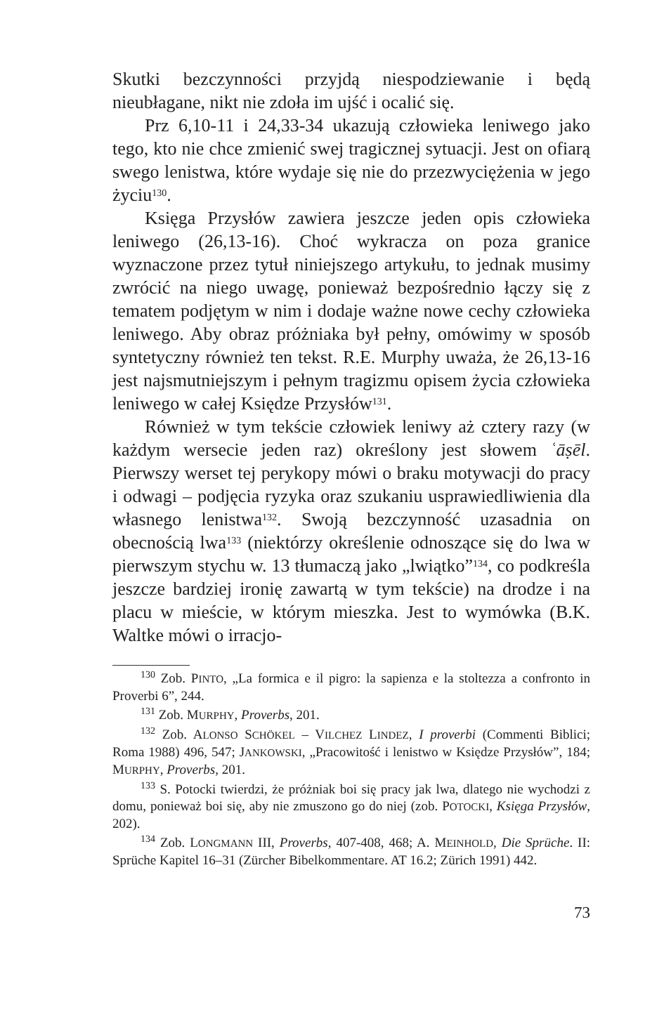Skutki bezczynności przyjdą niespodziewanie i będą nieubłagane, nikt nie zdoła im ujść i ocalić się.
Prz 6,10-11 i 24,33-34 ukazują człowieka leniwego jako tego, kto nie chce zmienić swej tragicznej sytuacji. Jest on ofiarą swego lenistwa, które wydaje się nie do przezwyciężenia w jego życiu<sup>130</sup>.
Księga Przysłów zawiera jeszcze jeden opis człowieka leniwego (26,13-16). Choć wykracza on poza granice wyznaczone przez tytuł niniejszego artykułu, to jednak musimy zwrócić na niego uwagę, ponieważ bezpośrednio łączy się z tematem podjętym w nim i dodaje ważne nowe cechy człowieka leniwego. Aby obraz próżniaka był pełny, omówimy w sposób syntetyczny również ten tekst. R.E. Murphy uważa, że 26,13-16 jest najsmutniejszym i pełnym tragizmu opisem życia człowieka leniwego w całej Księdze Przysłów<sup>131</sup>.
Również w tym tekście człowiek leniwy aż cztery razy (w każdym wersecie jeden raz) określony jest słowem ʿāṣēl. Pierwszy werset tej perykopy mówi o braku motywacji do pracy i odwagi – podjęcia ryzyka oraz szukaniu usprawiedliwienia dla własnego lenistwa<sup>132</sup>. Swoją bezczynność uzasadnia on obecnością lwa<sup>133</sup> (niektórzy określenie odnoszące się do lwa w pierwszym stychu w. 13 tłumaczą jako „lwiątko”<sup>134</sup>, co podkreśla jeszcze bardziej ironię zawartą w tym tekście) na drodze i na placu w mieście, w którym mieszka. Jest to wymówka (B.K. Waltke mówi o irracjo-
<sup>130</sup> Zob. PINTO, „La formica e il pigro: la sapienza e la stoltezza a confronto in Proverbi 6”, 244.
<sup>131</sup> Zob. MURPHY, Proverbs, 201.
<sup>132</sup> Zob. ALONSO SCHÖKEL – VILCHEZ LINDEZ, I proverbi (Commenti Biblici; Roma 1988) 496, 547; JANKOWSKI, „Pracowitość i lenistwo w Księdze Przysłów”, 184; MURPHY, Proverbs, 201.
<sup>133</sup> S. Potocki twierdzi, że próżniak boi się pracy jak lwa, dlatego nie wychodzi z domu, ponieważ boi się, aby nie zmuszono go do niej (zob. POTOCKI, Księga Przysłów, 202).
<sup>134</sup> Zob. LONGMANN III, Proverbs, 407-408, 468; A. MEINHOLD, Die Sprüche. II: Sprüche Kapitel 16–31 (Zürcher Bibelkommentare. AT 16.2; Zürich 1991) 442.
73